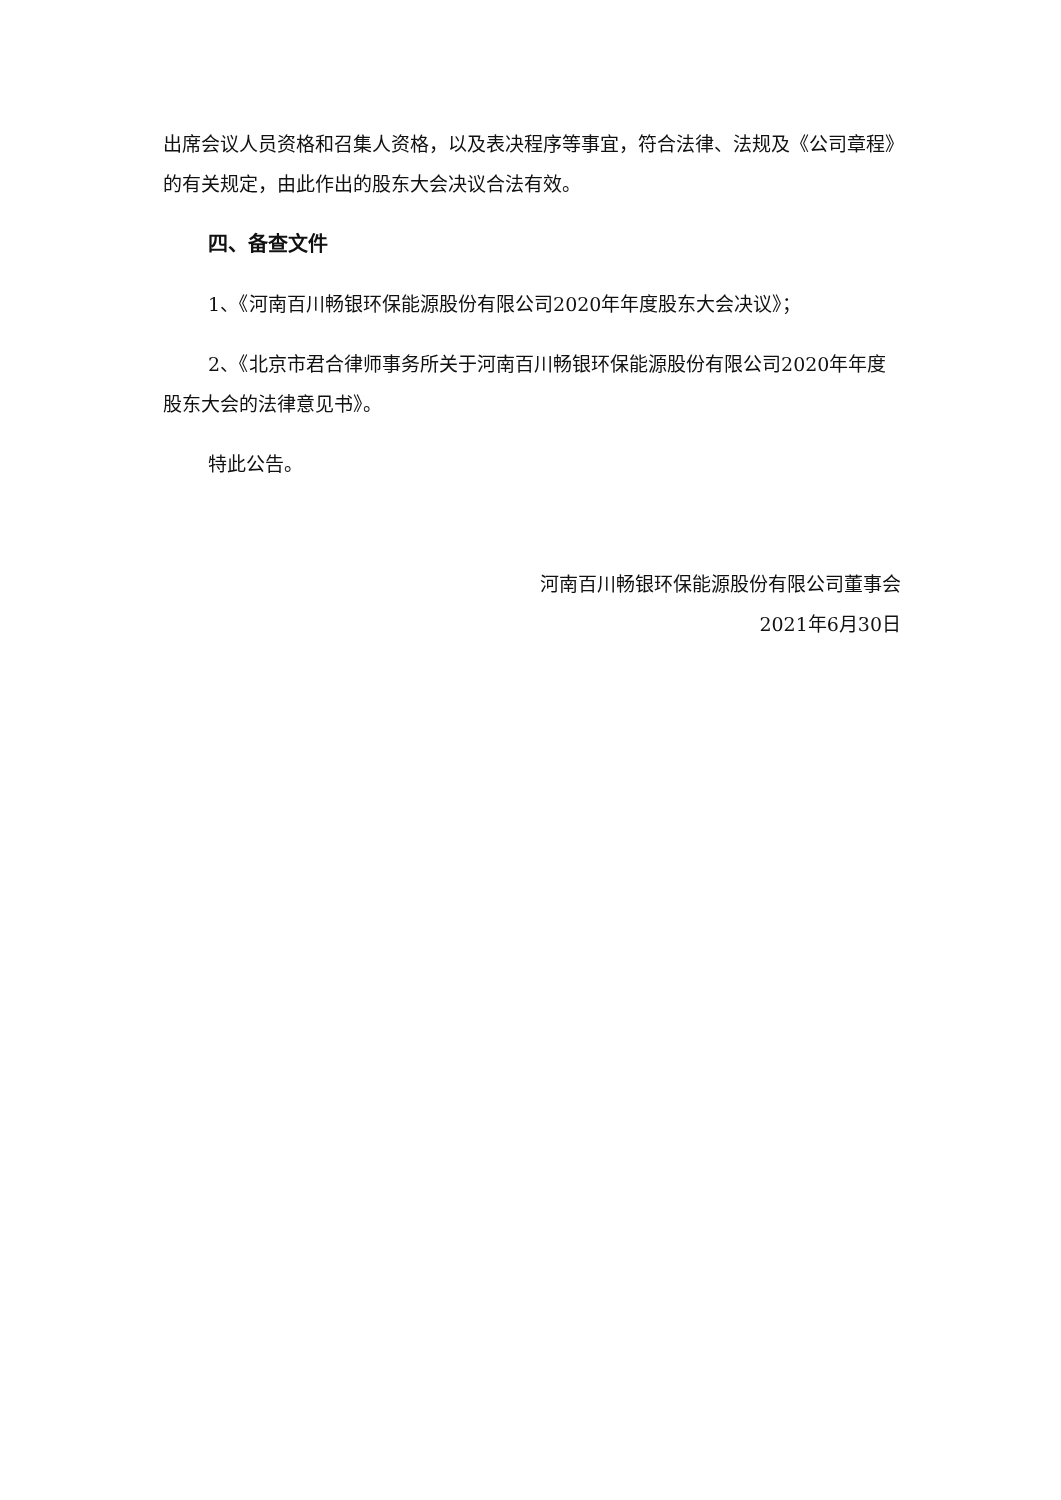出席会议人员资格和召集人资格，以及表决程序等事宜，符合法律、法规及《公司章程》的有关规定，由此作出的股东大会决议合法有效。
四、备查文件
1、《河南百川畅银环保能源股份有限公司2020年年度股东大会决议》；
2、《北京市君合律师事务所关于河南百川畅银环保能源股份有限公司2020年年度股东大会的法律意见书》。
特此公告。
河南百川畅银环保能源股份有限公司董事会
2021年6月30日